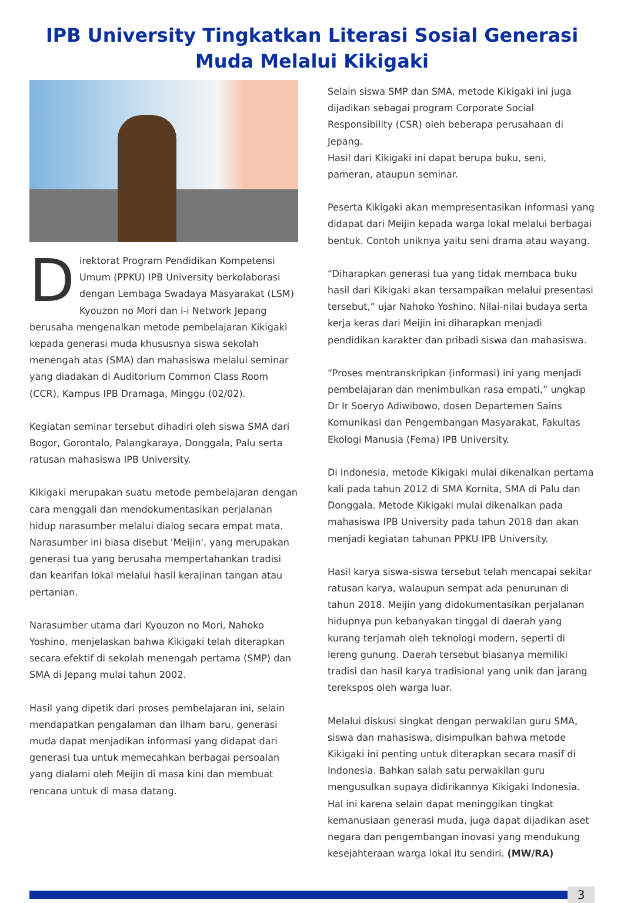IPB University Tingkatkan Literasi Sosial Generasi Muda Melalui Kikigaki
Direktorat Program Pendidikan Kompetensi Umum (PPKU) IPB University berkolaborasi dengan Lembaga Swadaya Masyarakat (LSM) Kyouzon no Mori dan i-i Network Jepang berusaha mengenalkan metode pembelajaran Kikigaki kepada generasi muda khususnya siswa sekolah menengah atas (SMA) dan mahasiswa melalui seminar yang diadakan di Auditorium Common Class Room (CCR), Kampus IPB Dramaga, Minggu (02/02).
Kegiatan seminar tersebut dihadiri oleh siswa SMA dari Bogor, Gorontalo, Palangkaraya, Donggala, Palu serta ratusan mahasiswa IPB University.
Kikigaki merupakan suatu metode pembelajaran dengan cara menggali dan mendokumentasikan perjalanan hidup narasumber melalui dialog secara empat mata. Narasumber ini biasa disebut 'Meijin', yang merupakan generasi tua yang berusaha mempertahankan tradisi dan kearifan lokal melalui hasil kerajinan tangan atau pertanian.
Narasumber utama dari Kyouzon no Mori, Nahoko Yoshino, menjelaskan bahwa Kikigaki telah diterapkan secara efektif di sekolah menengah pertama (SMP) dan SMA di Jepang mulai tahun 2002.
Hasil yang dipetik dari proses pembelajaran ini, selain mendapatkan pengalaman dan ilham baru, generasi muda dapat menjadikan informasi yang didapat dari generasi tua untuk memecahkan berbagai persoalan yang dialami oleh Meijin di masa kini dan membuat rencana untuk di masa datang.
Selain siswa SMP dan SMA, metode Kikigaki ini juga dijadikan sebagai program Corporate Social Responsibility (CSR) oleh beberapa perusahaan di Jepang.
Hasil dari Kikigaki ini dapat berupa buku, seni, pameran, ataupun seminar.
Peserta Kikigaki akan mempresentasikan informasi yang didapat dari Meijin kepada warga lokal melalui berbagai bentuk. Contoh uniknya yaitu seni drama atau wayang.
“Diharapkan generasi tua yang tidak membaca buku hasil dari Kikigaki akan tersampaikan melalui presentasi tersebut,” ujar Nahoko Yoshino. Nilai-nilai budaya serta kerja keras dari Meijin ini diharapkan menjadi pendidikan karakter dan pribadi siswa dan mahasiswa.
“Proses mentranskripkan (informasi) ini yang menjadi pembelajaran dan menimbulkan rasa empati,” ungkap Dr Ir Soeryo Adiwibowo, dosen Departemen Sains Komunikasi dan Pengembangan Masyarakat, Fakultas Ekologi Manusia (Fema) IPB University.
Di Indonesia, metode Kikigaki mulai dikenalkan pertama kali pada tahun 2012 di SMA Kornita, SMA di Palu dan Donggala. Metode Kikigaki mulai dikenalkan pada mahasiswa IPB University pada tahun 2018 dan akan menjadi kegiatan tahunan PPKU IPB University.
Hasil karya siswa-siswa tersebut telah mencapai sekitar ratusan karya, walaupun sempat ada penurunan di tahun 2018. Meijin yang didokumentasikan perjalanan hidupnya pun kebanyakan tinggal di daerah yang kurang terjamah oleh teknologi modern, seperti di lereng gunung. Daerah tersebut biasanya memiliki tradisi dan hasil karya tradisional yang unik dan jarang terekspos oleh warga luar.
Melalui diskusi singkat dengan perwakilan guru SMA, siswa dan mahasiswa, disimpulkan bahwa metode Kikigaki ini penting untuk diterapkan secara masif di Indonesia. Bahkan salah satu perwakilan guru mengusulkan supaya didirikannya Kikigaki Indonesia. Hal ini karena selain dapat meninggikan tingkat kemanusiaan generasi muda, juga dapat dijadikan aset negara dan pengembangan inovasi yang mendukung kesejahteraan warga lokal itu sendiri. (MW/RA)
3